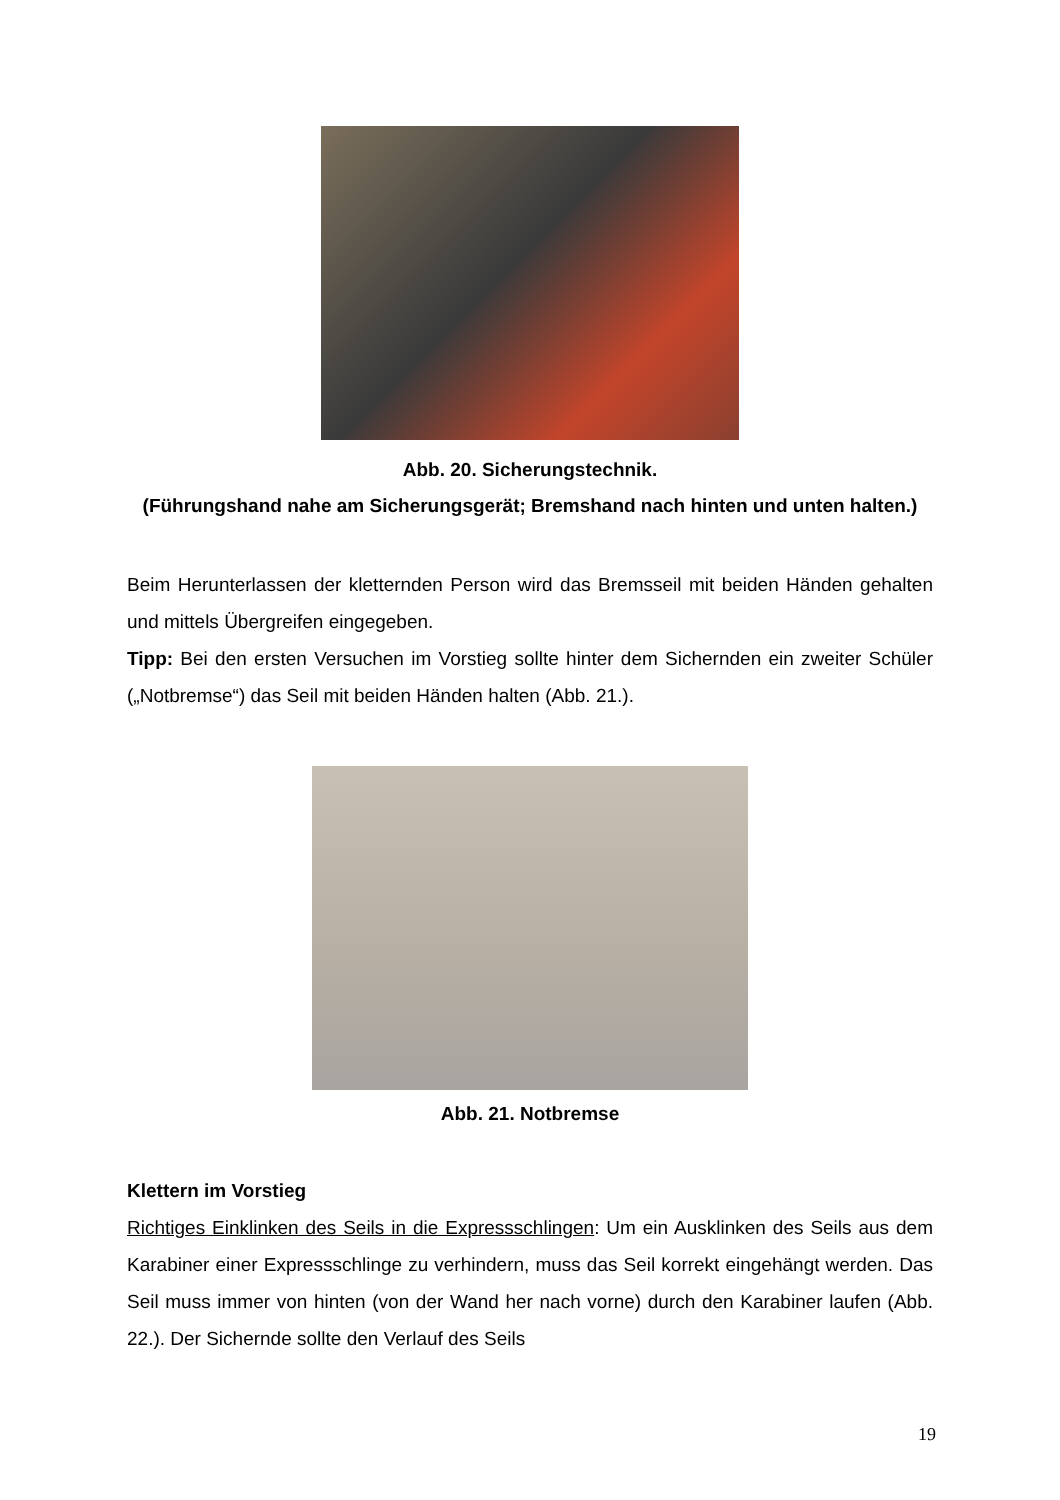Abb. 20. Sicherungstechnik.
(Führungshand nahe am Sicherungsgerät; Bremshand nach hinten und unten halten.)
Beim Herunterlassen der kletternden Person wird das Bremsseil mit beiden Händen gehalten und mittels Übergreifen eingegeben.
Tipp: Bei den ersten Versuchen im Vorstieg sollte hinter dem Sichernden ein zweiter Schüler („Notbremse“) das Seil mit beiden Händen halten (Abb. 21.).
Abb. 21. Notbremse
Klettern im Vorstieg
Richtiges Einklinken des Seils in die Expressschlingen: Um ein Ausklinken des Seils aus dem Karabiner einer Expressschlinge zu verhindern, muss das Seil korrekt eingehängt werden. Das Seil muss immer von hinten (von der Wand her nach vorne) durch den Karabiner laufen (Abb. 22.). Der Sichernde sollte den Verlauf des Seils
19